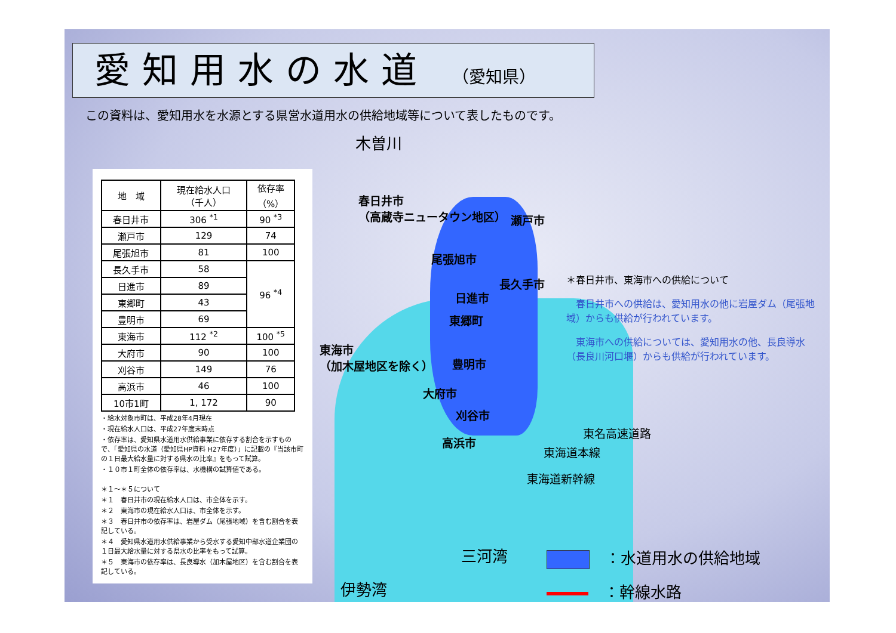愛知用水の水道 （愛知県）
この資料は、愛知用水を水源とする県営水道用水の供給地域等について表したものです。
| 地 域 | 現在給水人口 （千人） | 依存率 （%） |
| --- | --- | --- |
| 春日井市 | 306 <sup>*1</sup> | 90 <sup>*3</sup> |
| 瀬戸市 | 129 | 74 |
| 尾張旭市 | 81 | 100 |
| 長久手市 | 58 | 96 <sup>*4</sup> |
| 日進市 | 89 | |
| 東郷町 | 43 | |
| 豊明市 | 69 | |
| 東海市 | 112 <sup>*2</sup> | 100 <sup>*5</sup> |
| 大府市 | 90 | 100 |
| 刈谷市 | 149 | 76 |
| 高浜市 | 46 | 100 |
| 10市1町 | 1, 172 | 90 |
・給水対象市町は、平成28年4月現在
・現在給水人口は、平成27年度末時点
・依存率は、愛知県水道用水供給事業に依存する割合を示すもので、「愛知県の水道（愛知県HP資料 H27年度）」に記載の『当該市町の１日最大給水量に対する県水の比率』をもって試算。
・１０市１町全体の依存率は、水機構の試算値である。
＊１～＊５について
＊１　春日井市の現在給水人口は、市全体を示す。
＊２　東海市の現在給水人口は、市全体を示す。
＊３　春日井市の依存率は、岩屋ダム（尾張地域）を含む割合を表記している。
＊４　愛知県水道用水供給事業から受水する愛知中部水道企業団の１日最大給水量に対する県水の比率をもって試算。
＊５　東海市の依存率は、長良導水（加木屋地区）を含む割合を表記している。
木曽川
春日井市
（高蔵寺ニュータウン地区）
瀬戸市
尾張旭市
長久手市
日進市
東郷町
東海市
（加木屋地区を除く）
豊明市
大府市
刈谷市
高浜市
東名高速道路
東海道本線
東海道新幹線
三河湾
伊勢湾
＊春日井市、東海市への供給について
　春日井市への供給は、愛知用水の他に岩屋ダム（尾張地域）からも供給が行われています。
　東海市への供給については、愛知用水の他、長良導水（長良川河口堰）からも供給が行われています。
　：水道用水の供給地域
　：幹線水路